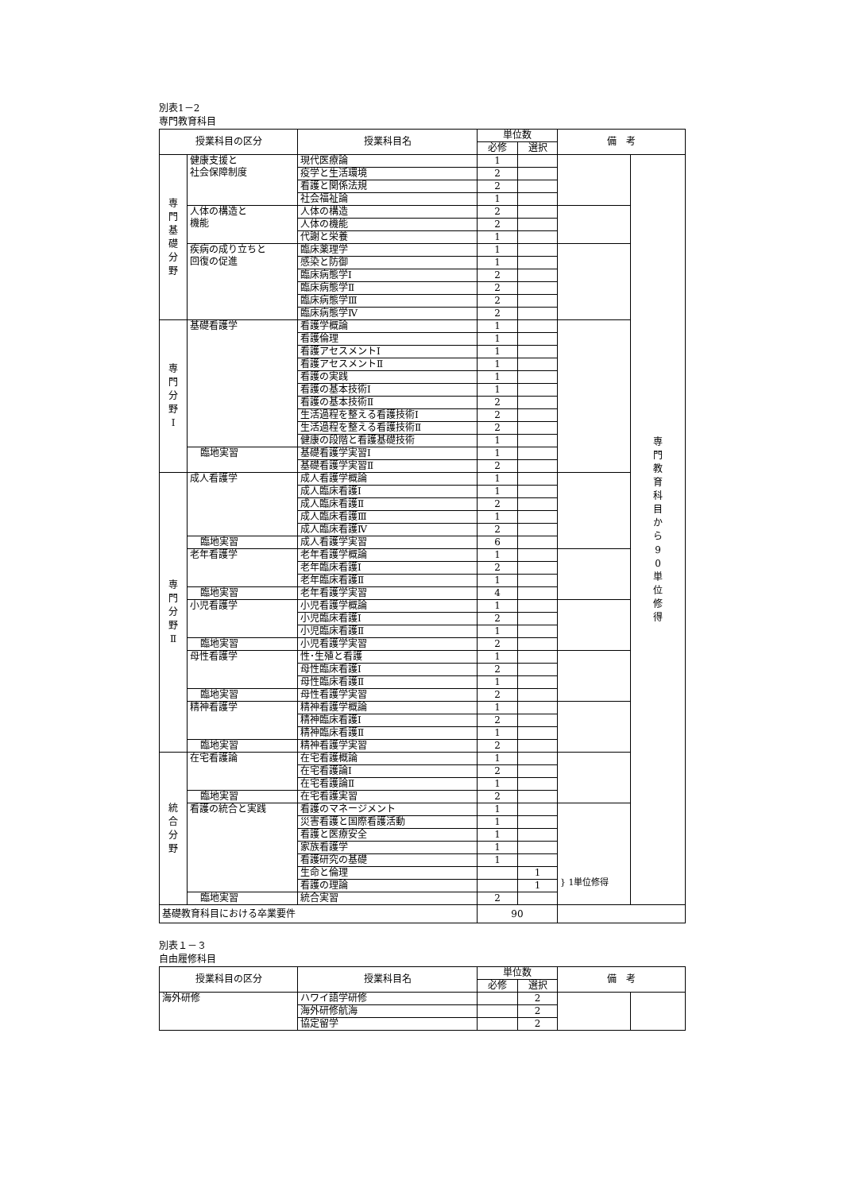別表1－2
専門教育科目
| 授業科目の区分 | | 授業科目名 | 単位数 | | 備 考 | |
| --- | --- | --- | --- | --- | --- | --- |
| | | | 必修 | 選択 | | |
| 専 門 基 礎 分 野 | 健康支援と 社会保障制度 | 現代医療論 | 1 | | | 専 門 教 育 科 目 か ら 9 0 単 位 修 得 |
| | | 疫学と生活環境 | 2 | | | |
| | | 看護と関係法規 | 2 | | | |
| | | 社会福祉論 | 1 | | | |
| | 人体の構造と 機能 | 人体の構造 | 2 | | | |
| | | 人体の機能 | 2 | | | |
| | | 代謝と栄養 | 1 | | | |
| | 疾病の成り立ちと 回復の促進 | 臨床薬理学 | 1 | | | |
| | | 感染と防御 | 1 | | | |
| | | 臨床病態学Ⅰ | 2 | | | |
| | | 臨床病態学Ⅱ | 2 | | | |
| | | 臨床病態学Ⅲ | 2 | | | |
| | | 臨床病態学Ⅳ | 2 | | | |
| 専 門 分 野 Ⅰ | 基礎看護学 | 看護学概論 | 1 | | | |
| | | 看護倫理 | 1 | | | |
| | | 看護アセスメントⅠ | 1 | | | |
| | | 看護アセスメントⅡ | 1 | | | |
| | | 看護の実践 | 1 | | | |
| | | 看護の基本技術Ⅰ | 1 | | | |
| | | 看護の基本技術Ⅱ | 2 | | | |
| | | 生活過程を整える看護技術Ⅰ | 2 | | | |
| | | 生活過程を整える看護技術Ⅱ | 2 | | | |
| | | 健康の段階と看護基礎技術 | 1 | | | |
| | 臨地実習 | 基礎看護学実習Ⅰ | 1 | | | |
| | | 基礎看護学実習Ⅱ | 2 | | | |
| 専 門 分 野 Ⅱ | 成人看護学 | 成人看護学概論 | 1 | | | |
| | | 成人臨床看護Ⅰ | 1 | | | |
| | | 成人臨床看護Ⅱ | 2 | | | |
| | | 成人臨床看護Ⅲ | 1 | | | |
| | | 成人臨床看護Ⅳ | 2 | | | |
| | 臨地実習 | 成人看護学実習 | 6 | | | |
| | 老年看護学 | 老年看護学概論 | 1 | | | |
| | | 老年臨床看護Ⅰ | 2 | | | |
| | | 老年臨床看護Ⅱ | 1 | | | |
| | 臨地実習 | 老年看護学実習 | 4 | | | |
| | 小児看護学 | 小児看護学概論 | 1 | | | |
| | | 小児臨床看護Ⅰ | 2 | | | |
| | | 小児臨床看護Ⅱ | 1 | | | |
| | 臨地実習 | 小児看護学実習 | 2 | | | |
| | 母性看護学 | 性･生殖と看護 | 1 | | | |
| | | 母性臨床看護Ⅰ | 2 | | | |
| | | 母性臨床看護Ⅱ | 1 | | | |
| | 臨地実習 | 母性看護学実習 | 2 | | | |
| | 精神看護学 | 精神看護学概論 | 1 | | | |
| | | 精神臨床看護Ⅰ | 2 | | | |
| | | 精神臨床看護Ⅱ | 1 | | | |
| | 臨地実習 | 精神看護学実習 | 2 | | | |
| 統 合 分 野 | 在宅看護論 | 在宅看護概論 | 1 | | | |
| | | 在宅看護論Ⅰ | 2 | | | |
| | | 在宅看護論Ⅱ | 1 | | | |
| | 臨地実習 | 在宅看護実習 | 2 | | | |
| | 看護の統合と実践 | 看護のマネージメント | 1 | | } 1単位修得 | |
| | | 災害看護と国際看護活動 | 1 | | | |
| | | 看護と医療安全 | 1 | | | |
| | | 家族看護学 | 1 | | | |
| | | 看護研究の基礎 | 1 | | | |
| | | 生命と倫理 | | 1 | | |
| | | 看護の理論 | | 1 | | |
| | 臨地実習 | 統合実習 | 2 | | | |
| 基礎教育科目における卒業要件 | | | 90 | | | |
別表１－３
自由履修科目
| 授業科目の区分 | 授業科目名 | 単位数 | | 備 考 | |
| --- | --- | --- | --- | --- | --- |
| | | 必修 | 選択 | | |
| 海外研修 | ハワイ語学研修 | | 2 | | |
| | 海外研修航海 | | 2 | | |
| | 協定留学 | | 2 | | |